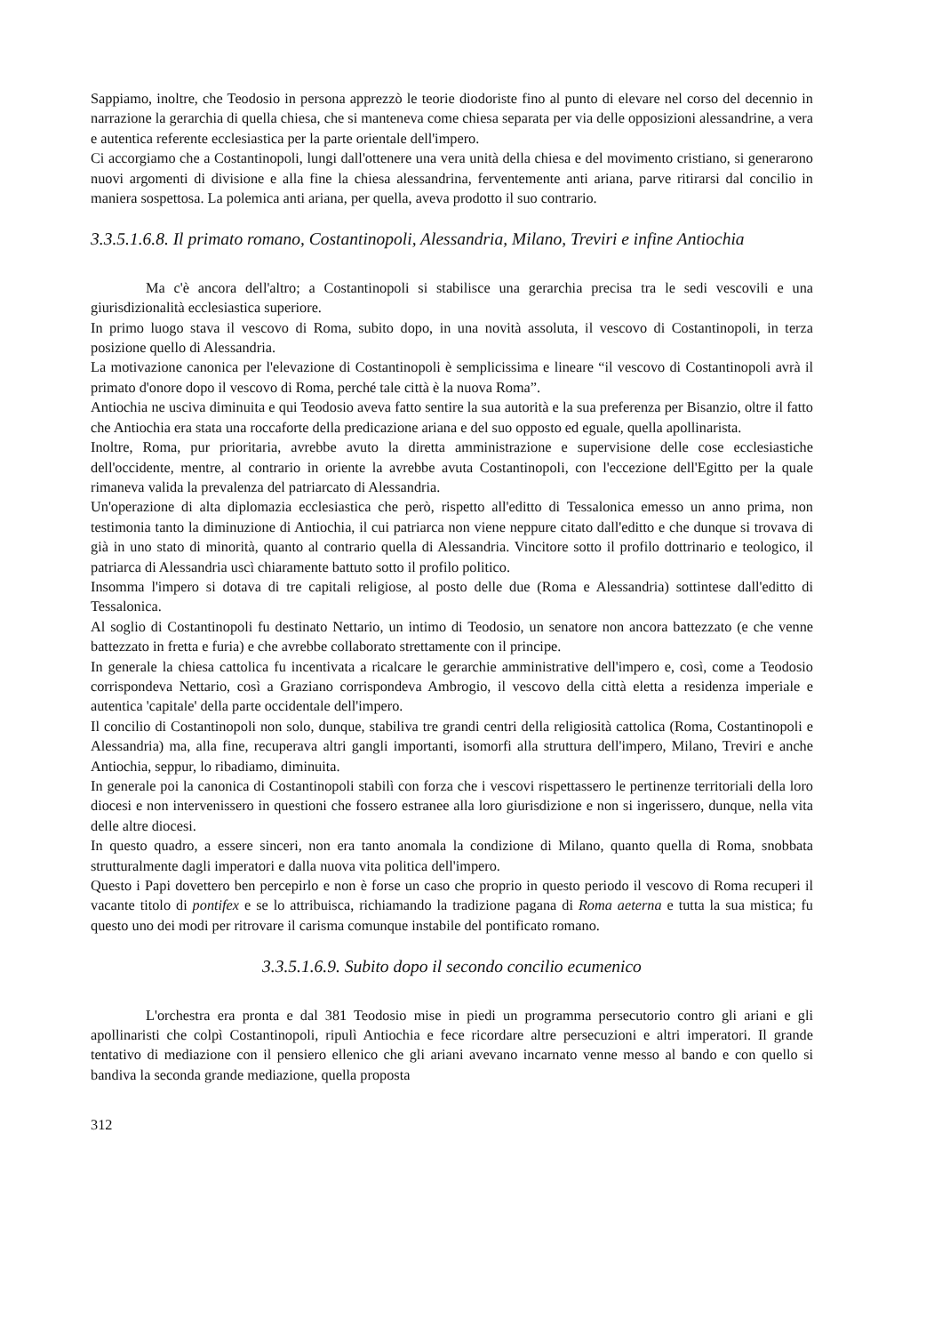Sappiamo, inoltre, che Teodosio in persona apprezzò le teorie diodoriste fino al punto di elevare nel corso del decennio in narrazione la gerarchia di quella chiesa, che si manteneva come chiesa separata per via delle opposizioni alessandrine, a vera e autentica referente ecclesiastica per la parte orientale dell'impero.
Ci accorgiamo che a Costantinopoli, lungi dall'ottenere una vera unità della chiesa e del movimento cristiano, si generarono nuovi argomenti di divisione e alla fine la chiesa alessandrina, ferventemente anti ariana, parve ritirarsi dal concilio in maniera sospettosa. La polemica anti ariana, per quella, aveva prodotto il suo contrario.
3.3.5.1.6.8. Il primato romano, Costantinopoli, Alessandria, Milano, Treviri e infine Antiochia
Ma c'è ancora dell'altro; a Costantinopoli si stabilisce una gerarchia precisa tra le sedi vescovili e una giurisdizionalità ecclesiastica superiore.
In primo luogo stava il vescovo di Roma, subito dopo, in una novità assoluta, il vescovo di Costantinopoli, in terza posizione quello di Alessandria.
La motivazione canonica per l'elevazione di Costantinopoli è semplicissima e lineare “il vescovo di Costantinopoli avrà il primato d'onore dopo il vescovo di Roma, perché tale città è la nuova Roma”.
Antiochia ne usciva diminuita e qui Teodosio aveva fatto sentire la sua autorità e la sua preferenza per Bisanzio, oltre il fatto che Antiochia era stata una roccaforte della predicazione ariana e del suo opposto ed eguale, quella apollinarista.
Inoltre, Roma, pur prioritaria, avrebbe avuto la diretta amministrazione e supervisione delle cose ecclesiastiche dell'occidente, mentre, al contrario in oriente la avrebbe avuta Costantinopoli, con l'eccezione dell'Egitto per la quale rimaneva valida la prevalenza del patriarcato di Alessandria.
Un'operazione di alta diplomazia ecclesiastica che però, rispetto all'editto di Tessalonica emesso un anno prima, non testimonia tanto la diminuzione di Antiochia, il cui patriarca non viene neppure citato dall'editto e che dunque si trovava di già in uno stato di minorità, quanto al contrario quella di Alessandria. Vincitore sotto il profilo dottrinario e teologico, il patriarca di Alessandria uscì chiaramente battuto sotto il profilo politico.
Insomma l'impero si dotava di tre capitali religiose, al posto delle due (Roma e Alessandria) sottintese dall'editto di Tessalonica.
Al soglio di Costantinopoli fu destinato Nettario, un intimo di Teodosio, un senatore non ancora battezzato (e che venne battezzato in fretta e furia) e che avrebbe collaborato strettamente con il principe.
In generale la chiesa cattolica fu incentivata a ricalcare le gerarchie amministrative dell'impero e, così, come a Teodosio corrispondeva Nettario, così a Graziano corrispondeva Ambrogio, il vescovo della città eletta a residenza imperiale e autentica 'capitale' della parte occidentale dell'impero.
Il concilio di Costantinopoli non solo, dunque, stabiliva tre grandi centri della religiosità cattolica (Roma, Costantinopoli e Alessandria) ma, alla fine, recuperava altri gangli importanti, isomorfi alla struttura dell'impero, Milano, Treviri e anche Antiochia, seppur, lo ribadiamo, diminuita.
In generale poi la canonica di Costantinopoli stabilì con forza che i vescovi rispettassero le pertinenze territoriali della loro diocesi e non intervenissero in questioni che fossero estranee alla loro giurisdizione e non si ingerissero, dunque, nella vita delle altre diocesi.
In questo quadro, a essere sinceri, non era tanto anomala la condizione di Milano, quanto quella di Roma, snobbata strutturalmente dagli imperatori e dalla nuova vita politica dell'impero.
Questo i Papi dovettero ben percepirlo e non è forse un caso che proprio in questo periodo il vescovo di Roma recuperi il vacante titolo di pontifex e se lo attribuisca, richiamando la tradizione pagana di Roma aeterna e tutta la sua mistica; fu questo uno dei modi per ritrovare il carisma comunque instabile del pontificato romano.
3.3.5.1.6.9. Subito dopo il secondo concilio ecumenico
L'orchestra era pronta e dal 381 Teodosio mise in piedi un programma persecutorio contro gli ariani e gli apollinaristi che colpì Costantinopoli, ripulì Antiochia e fece ricordare altre persecuzioni e altri imperatori. Il grande tentativo di mediazione con il pensiero ellenico che gli ariani avevano incarnato venne messo al bando e con quello si bandiva la seconda grande mediazione, quella proposta
312